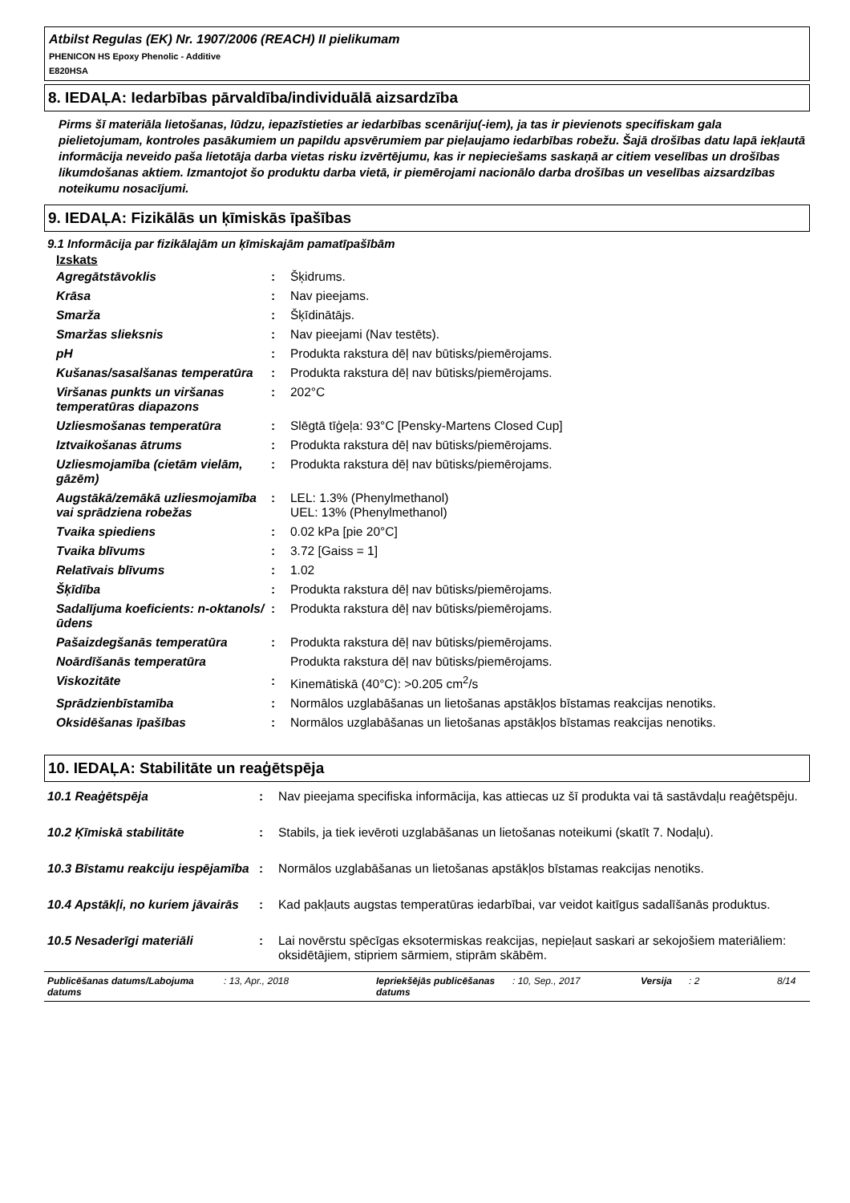Atbilst Regulas (EK) Nr. 1907/2006 (REACH) II pielikumam
PHENICON HS Epoxy Phenolic - Additive
E820HSA
8. IEDAĻA: Iedarbības pārvaldība/individuālā aizsardzība
Pirms šī materiāla lietošanas, lūdzu, iepazīstieties ar iedarbības scenāriju(-iem), ja tas ir pievienots specifiskam gala pielietojumam, kontroles pasākumiem un papildu apsvērumiem par pieļaujamo iedarbības robežu. Šajā drošības datu lapā iekļautā informācija neveido paša lietotāja darba vietas risku izvērtējumu, kas ir nepieciešams saskaņā ar citiem veselības un drošības likumdošanas aktiem. Izmantojot šo produktu darba vietā, ir piemērojami nacionālo darba drošības un veselības aizsardzības noteikumu nosacījumi.
9. IEDAĻA: Fizikālās un ķīmiskās īpašības
9.1 Informācija par fizikālajām un ķīmiskajām pamatīpašībām
Izskats
| Agregātstāvoklis | : | Šķidrums. |
| Krāsa | : | Nav pieejams. |
| Smarža | : | Šķīdinātājs. |
| Smaržas slieksnis | : | Nav pieejami (Nav testēts). |
| pH | : | Produkta rakstura dēļ nav būtisks/piemērojams. |
| Kušanas/sasalšanas temperatūra | : | Produkta rakstura dēļ nav būtisks/piemērojams. |
| Viršanas punkts un viršanas temperatūras diapazons | : | 202°C |
| Uzliesmošanas temperatūra | : | Slēgtā tīģeļa: 93°C [Pensky-Martens Closed Cup] |
| Iztvaikošanas ātrums | : | Produkta rakstura dēļ nav būtisks/piemērojams. |
| Uzliesmojamība (cietām vielām, gāzēm) | : | Produkta rakstura dēļ nav būtisks/piemērojams. |
| Augstākā/zemākā uzliesmojamība vai sprādziena robežas | : | LEL: 1.3% (Phenylmethanol) UEL: 13% (Phenylmethanol) |
| Tvaika spiediens | : | 0.02 kPa [pie 20°C] |
| Tvaika blīvums | : | 3.72 [Gaiss = 1] |
| Relatīvais blīvums | : | 1.02 |
| Šķīdība | : | Produkta rakstura dēļ nav būtisks/piemērojams. |
| Sadalījuma koeficients: n-oktanols/ūdens | : | Produkta rakstura dēļ nav būtisks/piemērojams. |
| Pašaizdegšanās temperatūra | : | Produkta rakstura dēļ nav būtisks/piemērojams. |
| Noārdīšanās temperatūra | | Produkta rakstura dēļ nav būtisks/piemērojams. |
| Viskozitāte | : | Kinemātiskā (40°C): >0.205 cm<sup>2</sup>/s |
| Sprādzienbīstamība | : | Normālos uzglabāšanas un lietošanas apstākļos bīstamas reakcijas nenotiks. |
| Oksidēšanas īpašības | : | Normālos uzglabāšanas un lietošanas apstākļos bīstamas reakcijas nenotiks. |
10. IEDAĻA: Stabilitāte un reaģētspēja
| 10.1 Reaģētspēja | : | Nav pieejama specifiska informācija, kas attiecas uz šī produkta vai tā sastāvdaļu reaģētspēju. |
| 10.2 Ķīmiskā stabilitāte | : | Stabils, ja tiek ievēroti uzglabāšanas un lietošanas noteikumi (skatīt 7. Nodaļu). |
| 10.3 Bīstamu reakciju iespējamība | : | Normālos uzglabāšanas un lietošanas apstākļos bīstamas reakcijas nenotiks. |
| 10.4 Apstākļi, no kuriem jāvairās | : | Kad pakļauts augstas temperatūras iedarbībai, var veidot kaitīgus sadalīšanās produktus. |
| 10.5 Nesaderīgi materiāli | : | Lai novērstu spēcīgas eksotermiskas reakcijas, nepieļaut saskari ar sekojošiem materiāliem: oksidētājiem, stipriem sārmiem, stiprām skābēm. |
Publicēšanas datums/Labojuma datums: 13, Apr., 2018 Iepriekšējās publicēšanas datums: 10, Sep., 2017 Versija: 2 8/14